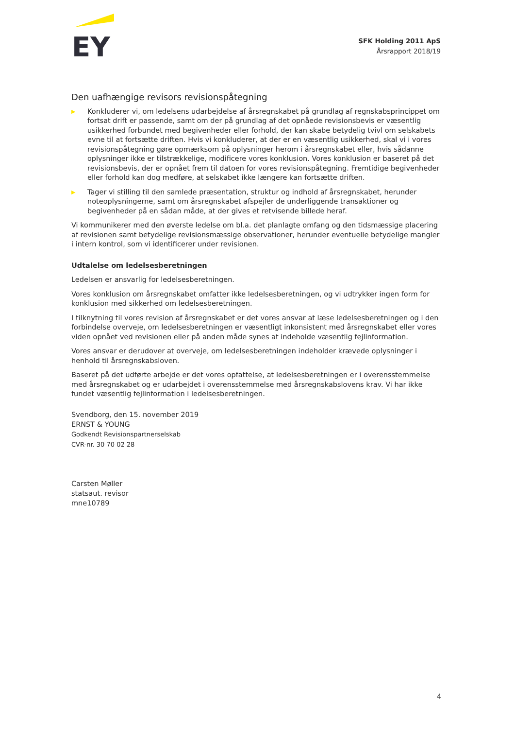EY
SFK Holding 2011 ApS
Årsrapport 2018/19
Den uafhængige revisors revisionspåtegning
▶
Konkluderer vi, om ledelsens udarbejdelse af årsregnskabet på grundlag af regnskabsprincippet om fortsat drift er passende, samt om der på grundlag af det opnåede revisionsbevis er væsentlig usikkerhed forbundet med begivenheder eller forhold, der kan skabe betydelig tvivl om selskabets evne til at fortsætte driften. Hvis vi konkluderer, at der er en væsentlig usikkerhed, skal vi i vores revisionspåtegning gøre opmærksom på oplysninger herom i årsregnskabet eller, hvis sådanne oplysninger ikke er tilstrækkelige, modificere vores konklusion. Vores konklusion er baseret på det revisionsbevis, der er opnået frem til datoen for vores revisionspåtegning. Fremtidige begivenheder eller forhold kan dog medføre, at selskabet ikke længere kan fortsætte driften.
▶
Tager vi stilling til den samlede præsentation, struktur og indhold af årsregnskabet, herunder noteoplysningerne, samt om årsregnskabet afspejler de underliggende transaktioner og begivenheder på en sådan måde, at der gives et retvisende billede heraf.
Vi kommunikerer med den øverste ledelse om bl.a. det planlagte omfang og den tidsmæssige placering af revisionen samt betydelige revisionsmæssige observationer, herunder eventuelle betydelige mangler i intern kontrol, som vi identificerer under revisionen.
Udtalelse om ledelsesberetningen
Ledelsen er ansvarlig for ledelsesberetningen.
Vores konklusion om årsregnskabet omfatter ikke ledelsesberetningen, og vi udtrykker ingen form for konklusion med sikkerhed om ledelsesberetningen.
I tilknytning til vores revision af årsregnskabet er det vores ansvar at læse ledelsesberetningen og i den forbindelse overveje, om ledelsesberetningen er væsentligt inkonsistent med årsregnskabet eller vores viden opnået ved revisionen eller på anden måde synes at indeholde væsentlig fejlinformation.
Vores ansvar er derudover at overveje, om ledelsesberetningen indeholder krævede oplysninger i henhold til årsregnskabsloven.
Baseret på det udførte arbejde er det vores opfattelse, at ledelsesberetningen er i overensstemmelse med årsregnskabet og er udarbejdet i overensstemmelse med årsregnskabslovens krav. Vi har ikke fundet væsentlig fejlinformation i ledelsesberetningen.
Svendborg, den 15. november 2019
ERNST & YOUNG
Godkendt Revisionspartnerselskab
CVR-nr. 30 70 02 28
Carsten Møller
statsaut. revisor
mne10789
4